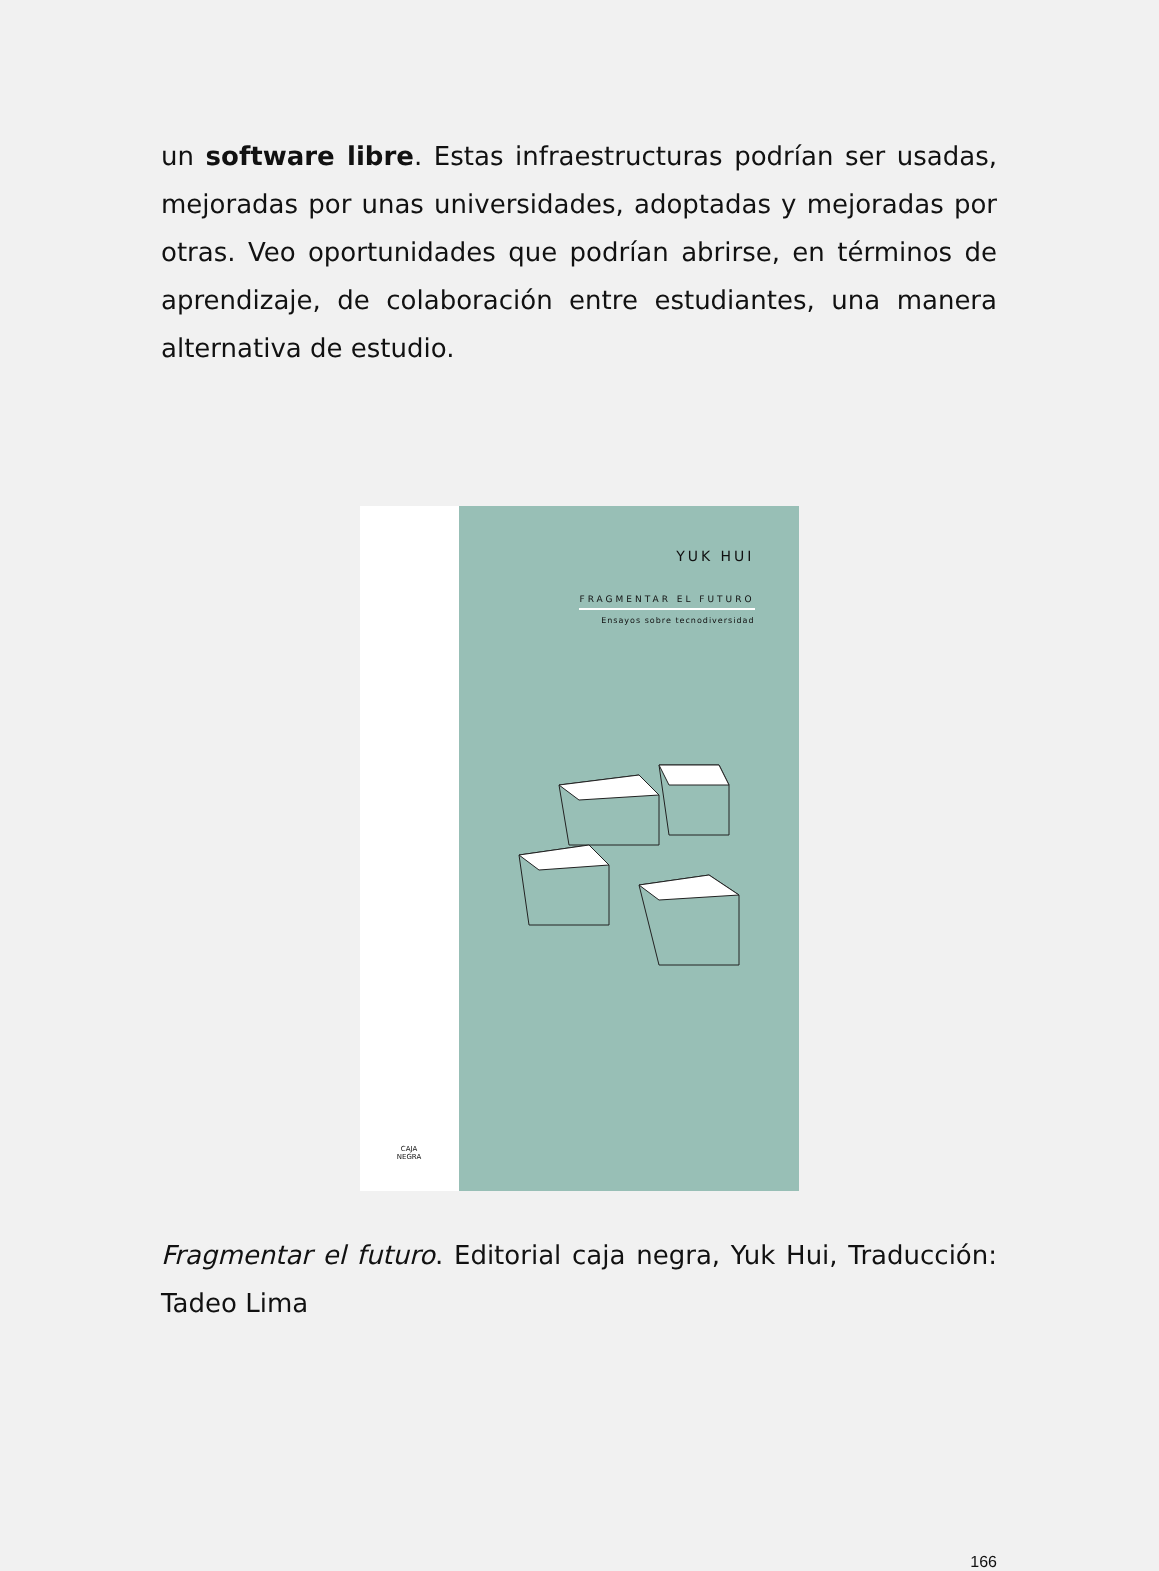un software libre. Estas infraestructuras podrían ser usadas, mejoradas por unas universidades, adoptadas y mejoradas por otras. Veo oportunidades que podrían abrirse, en términos de aprendizaje, de colaboración entre estudiantes, una manera alternativa de estudio.
CAJA
NEGRA
YUK HUI
FRAGMENTAR EL FUTURO
Ensayos sobre tecnodiversidad
Fragmentar el futuro. Editorial caja negra, Yuk Hui, Traducción: Tadeo Lima
166